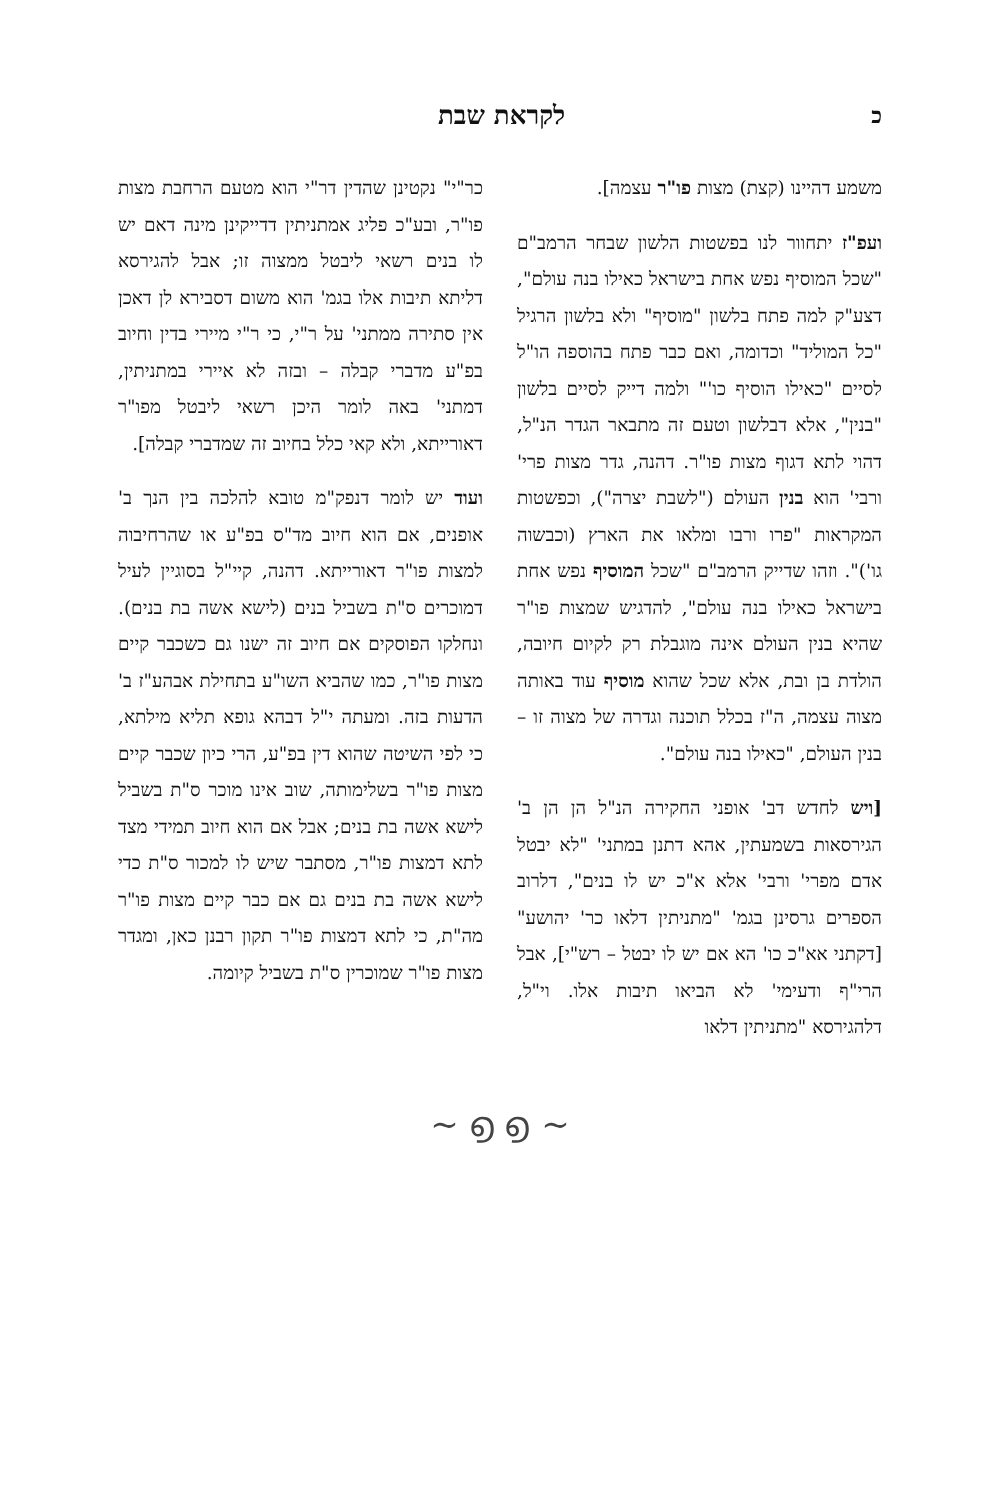כלקראת שבת
משמע דהיינו (קצת) מצות פו"ר עצמה].
ועפ"ז יתחוור לנו בפשטות הלשון שבחר הרמב"ם "שכל המוסיף נפש אחת בישראל כאילו בנה עולם", דצע"ק למה פתח בלשון "מוסיף" ולא בלשון הרגיל "כל המוליד" וכדומה, ואם כבר פתח בהוספה הו"ל לסיים "כאילו הוסיף כו'" ולמה דייק לסיים בלשון "בנין", אלא דבלשון וטעם זה מתבאר הגדר הנ"ל, דהוי לתא דגוף מצות פו"ר. דהנה, גדר מצות פרי' ורבי' הוא בנין העולם ("לשבת יצרה"), וכפשטות המקראות "פרו ורבו ומלאו את הארץ (וכבשוה גו')". וזהו שדייק הרמב"ם "שכל המוסיף נפש אחת בישראל כאילו בנה עולם", להדגיש שמצות פו"ר שהיא בנין העולם אינה מוגבלת רק לקיום חיובה, הולדת בן ובת, אלא שכל שהוא מוסיף עוד באותה מצוה עצמה, ה"ז בכלל תוכנה וגדרה של מצוה זו – בנין העולם, "כאילו בנה עולם".
[ויש לחדש דב' אופני החקירה הנ"ל הן הן ב' הגירסאות בשמעתין, אהא דתנן במתני' "לא יבטל אדם מפרי' ורבי' אלא א"כ יש לו בנים", דלרוב הספרים גרסינן בגמ' "מתניתין דלאו כר' יהושע" [דקתני אא"כ כו' הא אם יש לו יבטל – רש"י], אבל הרי"ף ודעימי' לא הביאו תיבות אלו. וי"ל, דלהגירסא "מתניתין דלאו
כר"י" נקטינן שהדין דר"י הוא מטעם הרחבת מצות פו"ר, ובע"כ פליג אמתניתין דדייקינן מינה דאם יש לו בנים רשאי ליבטל ממצוה זו; אבל להגירסא דליתא תיבות אלו בגמ' הוא משום דסבירא לן דאכן אין סתירה ממתני' על ר"י, כי ר"י מיירי בדין וחיוב בפ"ע מדברי קבלה – ובזה לא איירי במתניתין, דמתני' באה לומר היכן רשאי ליבטל מפו"ר דאורייתא, ולא קאי כלל בחיוב זה שמדברי קבלה].
ועוד יש לומר דנפק"מ טובא להלכה בין הנך ב' אופנים, אם הוא חיוב מד"ס בפ"ע או שהרחיבוה למצות פו"ר דאורייתא. דהנה, קיי"ל בסוגיין לעיל דמוכרים ס"ת בשביל בנים (לישא אשה בת בנים). ונחלקו הפוסקים אם חיוב זה ישנו גם כשכבר קיים מצות פו"ר, כמו שהביא השו"ע בתחילת אבהע"ז ב' הדעות בזה. ומעתה י"ל דבהא גופא תליא מילתא, כי לפי השיטה שהוא דין בפ"ע, הרי כיון שכבר קיים מצות פו"ר בשלימותה, שוב אינו מוכר ס"ת בשביל לישא אשה בת בנים; אבל אם הוא חיוב תמידי מצד לתא דמצות פו"ר, מסתבר שיש לו למכור ס"ת כדי לישא אשה בת בנים גם אם כבר קיים מצות פו"ר מה"ת, כי לתא דמצות פו"ר תקון רבנן כאן, ומגדר מצות פו"ר שמוכרין ס"ת בשביל קיומה.
~ ൭ ൭ ~